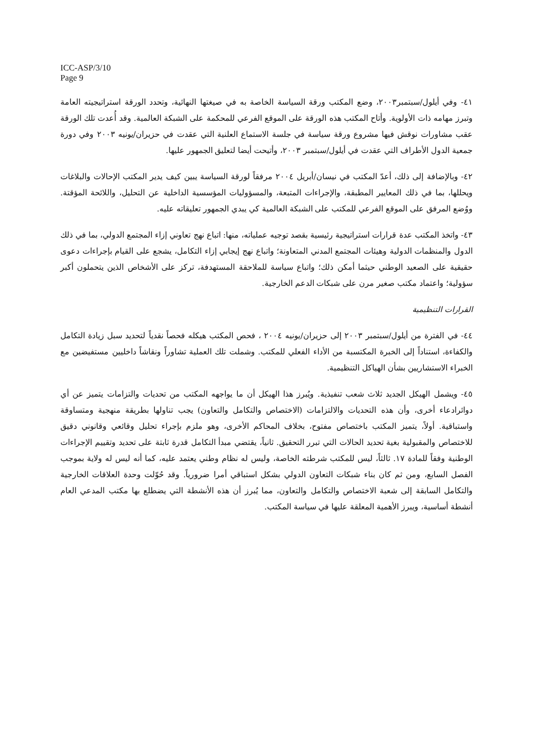ICC-ASP/3/10
Page 9
٤١- وفي أيلول/سبتمبر٢٠٠٣، وضع المكتب ورقة السياسة الخاصة به في صيغتها النهائية، وتحدد الورقة استراتيجيته العامة وتبرز مهامه ذات الأولوية. وأتاح المكتب هذه الورقة على الموقع الفرعي للمحكمة على الشبكة العالمية. وقد أُعدت تلك الورقة عقب مشاورات نوقش فيها مشروع ورقة سياسة في جلسة الاستماع العلنية التي عقدت في حزيران/يونيه ٢٠٠٣ وفي دورة جمعية الدول الأطراف التي عقدت في أيلول/سبتمبر ٢٠٠٣، وأتيحت أيضا لتعليق الجمهور عليها.
٤٢- وبالإضافة إلى ذلك، أعدّ المكتب في نيسان/أبريل ٢٠٠٤ مرفقاً لورقة السياسة يبين كيف يدير المكتب الإحالات والبلاغات ويحللها، بما في ذلك المعايير المطبقة، والإجراءات المتبعة، والمسؤوليات المؤسسية الداخلية عن التحليل، واللائحة المؤقتة. ووُضع المرفق على الموقع الفرعي للمكتب على الشبكة العالمية كي يبدي الجمهور تعليقاته عليه.
٤٣- واتخذ المكتب عدة قرارات استراتيجية رئيسية بقصد توجيه عملياته، منها: اتباع نهج تعاوني إزاء المجتمع الدولي، بما في ذلك الدول والمنظمات الدولية وهيئات المجتمع المدني المتعاونة؛ واتباع نهج إيجابي إزاء التكامل، يشجع على القيام بإجراءات دعوى حقيقية على الصعيد الوطني حيثما أمكن ذلك؛ واتباع سياسة للملاحقة المستهدفة، تركز على الأشخاص الذين يتحملون أكبر سؤولية؛ واعتماد مكتب صغير مرن على شبكات الدعم الخارجية.
القرارات التنظيمية
٤٤- في الفترة من أيلول/سبتمبر ٢٠٠٣ إلى حزيران/يونيه ٢٠٠٤ ، فحص المكتب هيكله فحصاً نقدياً لتحديد سبل زيادة التكامل والكفاءة، استناداً إلى الخبرة المكتسبة من الأداء الفعلي للمكتب. وشملت تلك العملية تشاوراً ونقاشاً داخليين مستفيضين مع الخبراء الاستشاريين بشأن الهياكل التنظيمية.
٤٥- ويشمل الهيكل الجديد ثلاث شعب تنفيذية. ويُبرز هذا الهيكل أن ما يواجهه المكتب من تحديات والتزامات يتميز عن أي دوائرادعاء أخرى، وأن هذه التحديات والالتزامات (الاختصاص والتكامل والتعاون) يجب تناولها بطريقة منهجية ومتساوقة واستباقية. أولاً، يتميز المكتب باختصاص مفتوح، بخلاف المحاكم الأخرى، وهو ملزم بإجراء تحليل وقائعي وقانوني دقيق للاختصاص والمقبولية بغية تحديد الحالات التي تبرر التحقيق. ثانياً، يقتضي مبدأ التكامل قدرة ثابتة على تحديد وتقييم الإجراءات الوطنية وفقاً للمادة ١٧. ثالثاً، ليس للمكتب شرطته الخاصة، وليس له نظام وطني يعتمد عليه، كما أنه ليس له ولاية بموجب الفصل السابع، ومن ثم كان بناء شبكات التعاون الدولي بشكل استباقي أمرا ضرورياً. وقد حُوّلت وحدة العلاقات الخارجية والتكامل السابقة إلى شعبة الاختصاص والتكامل والتعاون، مما يُبرز أن هذه الأنشطة التي يضطلع بها مكتب المدعي العام أنشطة أساسية، ويبرز الأهمية المعلقة عليها في سياسة المكتب.